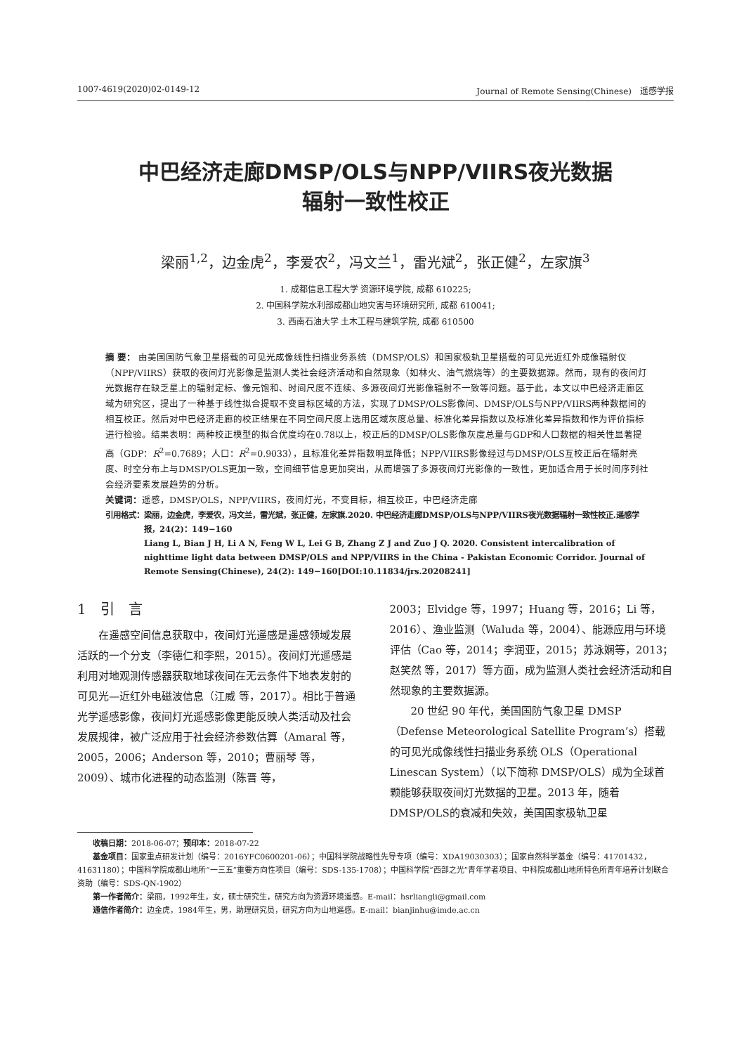1007-4619(2020)02-0149-12 Journal of Remote Sensing(Chinese)　遥感学报
中巴经济走廊DMSP/OLS与NPP/VIIRS夜光数据
辐射一致性校正
梁丽<sup>1,2</sup>，边金虎<sup>2</sup>，李爱农<sup>2</sup>，冯文兰<sup>1</sup>，雷光斌<sup>2</sup>，张正健<sup>2</sup>，左家旗<sup>3</sup>
1. 成都信息工程大学 资源环境学院, 成都 610225;
2. 中国科学院水利部成都山地灾害与环境研究所, 成都 610041;
3. 西南石油大学 土木工程与建筑学院, 成都 610500
摘 要： 由美国国防气象卫星搭载的可见光成像线性扫描业务系统（DMSP/OLS）和国家极轨卫星搭载的可见光近红外成像辐射仪（NPP/VIIRS）获取的夜间灯光影像是监测人类社会经济活动和自然现象（如林火、油气燃烧等）的主要数据源。然而，现有的夜间灯光数据存在缺乏星上的辐射定标、像元饱和、时间尺度不连续、多源夜间灯光影像辐射不一致等问题。基于此，本文以中巴经济走廊区域为研究区，提出了一种基于线性拟合提取不变目标区域的方法，实现了DMSP/OLS影像间、DMSP/OLS与NPP/VIIRS两种数据间的相互校正。然后对中巴经济走廊的校正结果在不同空间尺度上选用区域灰度总量、标准化差异指数以及标准化差异指数和作为评价指标进行检验。结果表明：两种校正模型的拟合优度均在0.78以上，校正后的DMSP/OLS影像灰度总量与GDP和人口数据的相关性显著提高（GDP：R<sup>2</sup>=0.7689；人口：R<sup>2</sup>=0.9033），且标准化差异指数明显降低；NPP/VIIRS影像经过与DMSP/OLS互校正后在辐射亮度、时空分布上与DMSP/OLS更加一致，空间细节信息更加突出，从而增强了多源夜间灯光影像的一致性，更加适合用于长时间序列社会经济要素发展趋势的分析。
关键词：遥感，DMSP/OLS，NPP/VIIRS，夜间灯光，不变目标，相互校正，中巴经济走廊
引用格式： 梁丽，边金虎，李爱农，冯文兰，雷光斌，张正健，左家旗.2020. 中巴经济走廊DMSP/OLS与NPP/VIIRS夜光数据辐射一致性校正.遥感学报，24(2)：149−160
Liang L, Bian J H, Li A N, Feng W L, Lei G B, Zhang Z J and Zuo J Q. 2020. Consistent intercalibration of nighttime light data between DMSP/OLS and NPP/VIIRS in the China - Pakistan Economic Corridor. Journal of Remote Sensing(Chinese), 24(2): 149−160[DOI:10.11834/jrs.20208241]
1　引　言
在遥感空间信息获取中，夜间灯光遥感是遥感领域发展活跃的一个分支（李德仁和李熙，2015）。夜间灯光遥感是利用对地观测传感器获取地球夜间在无云条件下地表发射的可见光—近红外电磁波信息（江威 等，2017）。相比于普通光学遥感影像，夜间灯光遥感影像更能反映人类活动及社会发展规律，被广泛应用于社会经济参数估算（Amaral 等，2005，2006；Anderson 等，2010；曹丽琴 等，2009）、城市化进程的动态监测（陈晋 等，
2003；Elvidge 等，1997；Huang 等，2016；Li 等，2016）、渔业监测（Waluda 等，2004）、能源应用与环境评估（Cao 等，2014；李润亚，2015；苏泳娴等，2013；赵笑然 等，2017）等方面，成为监测人类社会经济活动和自然现象的主要数据源。
20 世纪 90 年代，美国国防气象卫星 DMSP（Defense Meteorological Satellite Program’s）搭载的可见光成像线性扫描业务系统 OLS（Operational Linescan System）（以下简称 DMSP/OLS）成为全球首颗能够获取夜间灯光数据的卫星。2013 年，随着 DMSP/OLS的衰减和失效，美国国家极轨卫星
收稿日期：2018-06-07；预印本：2018-07-22
基金项目：国家重点研发计划（编号：2016YFC0600201-06）；中国科学院战略性先导专项（编号：XDA19030303）；国家自然科学基金（编号：41701432，41631180）；中国科学院成都山地所“一三五”重要方向性项目（编号：SDS-135-1708）；中国科学院“西部之光”青年学者项目、中科院成都山地所特色所青年培养计划联合资助（编号：SDS-QN-1902）
第一作者简介：梁丽，1992年生，女，硕士研究生，研究方向为资源环境遥感。E-mail：hsrliangli@gmail.com
通信作者简介：边金虎，1984年生，男，助理研究员，研究方向为山地遥感。E-mail：bianjinhu@imde.ac.cn